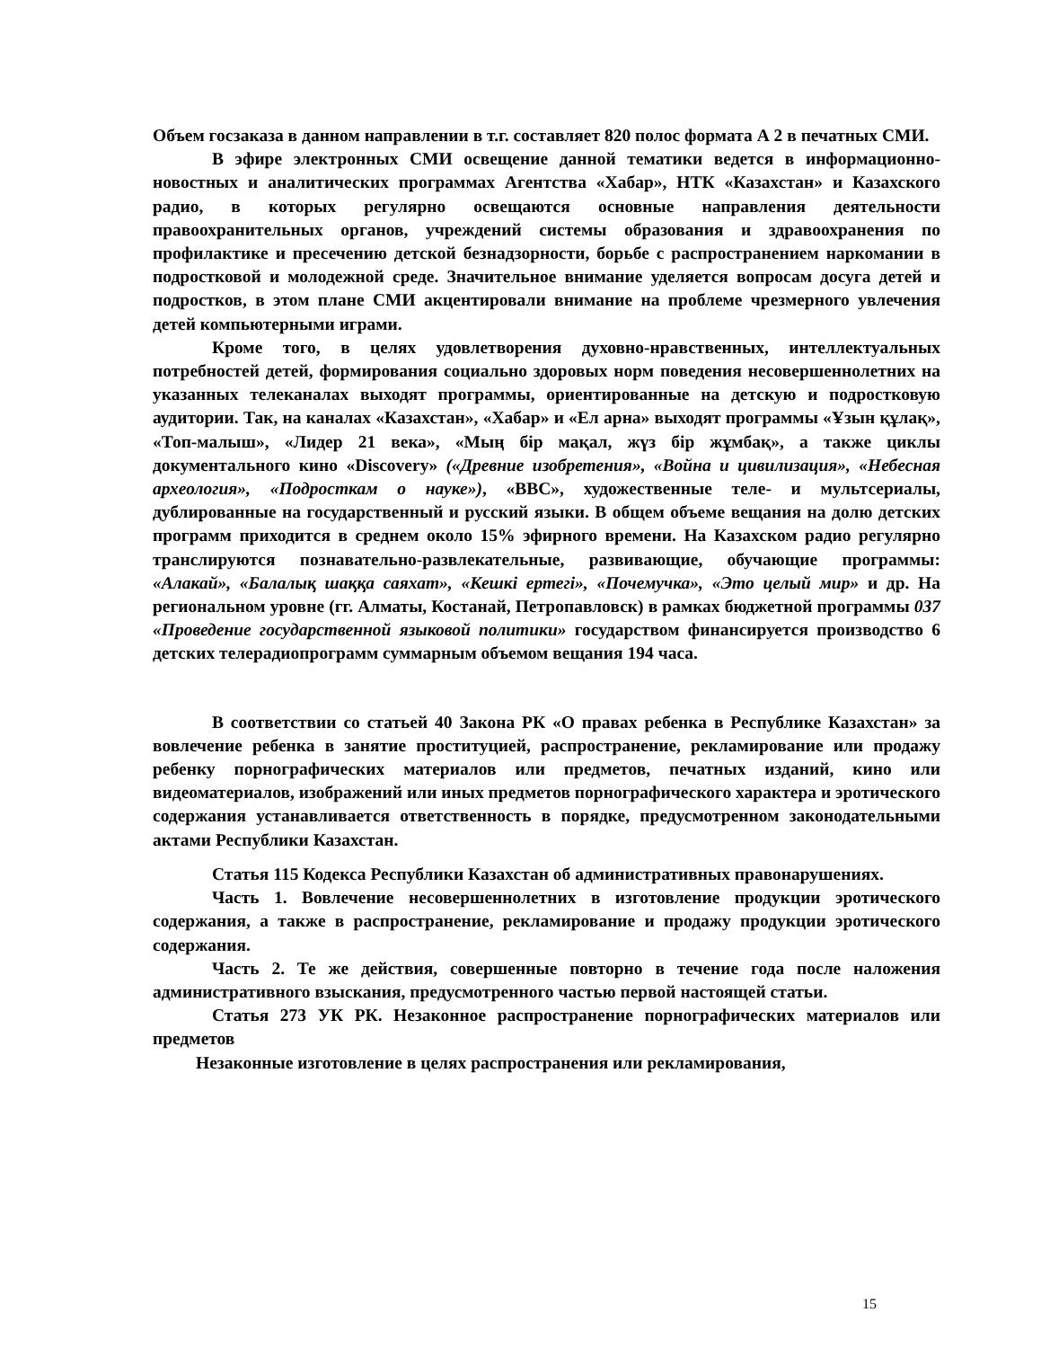Объем госзаказа в данном направлении в т.г. составляет 820 полос формата А 2 в печатных СМИ.
В эфире электронных СМИ освещение данной тематики ведется в информационно-новостных и аналитических программах Агентства «Хабар», НТК «Казахстан» и Казахского радио, в которых регулярно освещаются основные направления деятельности правоохранительных органов, учреждений системы образования и здравоохранения по профилактике и пресечению детской безнадзорности, борьбе с распространением наркомании в подростковой и молодежной среде. Значительное внимание уделяется вопросам досуга детей и подростков, в этом плане СМИ акцентировали внимание на проблеме чрезмерного увлечения детей компьютерными играми.
Кроме того, в целях удовлетворения духовно-нравственных, интеллектуальных потребностей детей, формирования социально здоровых норм поведения несовершеннолетних на указанных телеканалах выходят программы, ориентированные на детскую и подростковую аудитории. Так, на каналах «Казахстан», «Хабар» и «Ел арна» выходят программы «Ұзын құлақ», «Топ-малыш», «Лидер 21 века», «Мың бір мақал, жүз бір жұмбақ», а также циклы документального кино «Discovery» («Древние изобретения», «Война и цивилизация», «Небесная археология», «Подросткам о науке»), «ВВС», художественные теле- и мультсериалы, дублированные на государственный и русский языки. В общем объеме вещания на долю детских программ приходится в среднем около 15% эфирного времени. На Казахском радио регулярно транслируются познавательно-развлекательные, развивающие, обучающие программы: «Алакай», «Балалық шаққа саяхат», «Кешкі ертегі», «Почемучка», «Это целый мир» и др. На региональном уровне (гг. Алматы, Костанай, Петропавловск) в рамках бюджетной программы 037 «Проведение государственной языковой политики» государством финансируется производство 6 детских телерадиопрограмм суммарным объемом вещания 194 часа.
В соответствии со статьей 40 Закона РК «О правах ребенка в Республике Казахстан» за вовлечение ребенка в занятие проституцией, распространение, рекламирование или продажу ребенку порнографических материалов или предметов, печатных изданий, кино или видеоматериалов, изображений или иных предметов порнографического характера и эротического содержания устанавливается ответственность в порядке, предусмотренном законодательными актами Республики Казахстан.
Статья 115 Кодекса Республики Казахстан об административных правонарушениях.
Часть 1. Вовлечение несовершеннолетних в изготовление продукции эротического содержания, а также в распространение, рекламирование и продажу продукции эротического содержания.
Часть 2. Те же действия, совершенные повторно в течение года после наложения административного взыскания, предусмотренного частью первой настоящей статьи.
Статья 273 УК РК. Незаконное распространение порнографических материалов или предметов
Незаконные изготовление в целях распространения или рекламирования,
15